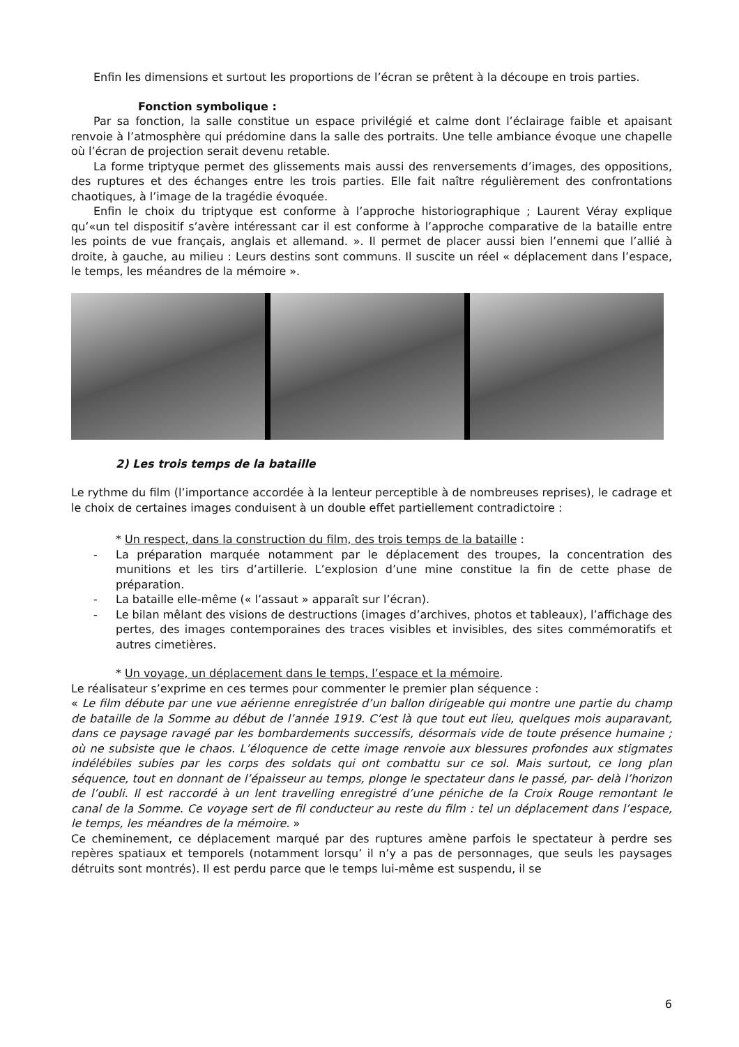Enfin les dimensions et surtout les proportions de l’écran se prêtent à la découpe en trois parties.
Fonction symbolique :
Par sa fonction, la salle constitue un espace privilégié et calme dont l’éclairage faible et apaisant renvoie à l’atmosphère qui prédomine dans la salle des portraits. Une telle ambiance évoque une chapelle où l’écran de projection serait devenu retable.
La forme triptyque permet des glissements mais aussi des renversements d’images, des oppositions, des ruptures et des échanges entre les trois parties. Elle fait naître régulièrement des confrontations chaotiques, à l’image de la tragédie évoquée.
Enfin le choix du triptyque est conforme à l’approche historiographique ; Laurent Véray explique qu’«un tel dispositif s’avère intéressant car il est conforme à l’approche comparative de la bataille entre les points de vue français, anglais et allemand. ». Il permet de placer aussi bien l’ennemi que l’allié à droite, à gauche, au milieu : Leurs destins sont communs. Il suscite un réel « déplacement dans l’espace, le temps, les méandres de la mémoire ».
2) Les trois temps de la bataille
Le rythme du film (l’importance accordée à la lenteur perceptible à de nombreuses reprises), le cadrage et le choix de certaines images conduisent à un double effet partiellement contradictoire :
* Un respect, dans la construction du film, des trois temps de la bataille :
- La préparation marquée notamment par le déplacement des troupes, la concentration des munitions et les tirs d’artillerie. L’explosion d’une mine constitue la fin de cette phase de préparation.
- La bataille elle-même (« l’assaut » apparaît sur l’écran).
- Le bilan mêlant des visions de destructions (images d’archives, photos et tableaux), l’affichage des pertes, des images contemporaines des traces visibles et invisibles, des sites commémoratifs et autres cimetières.
* Un voyage, un déplacement dans le temps, l’espace et la mémoire.
Le réalisateur s’exprime en ces termes pour commenter le premier plan séquence :
« Le film débute par une vue aérienne enregistrée d’un ballon dirigeable qui montre une partie du champ de bataille de la Somme au début de l’année 1919. C’est là que tout eut lieu, quelques mois auparavant, dans ce paysage ravagé par les bombardements successifs, désormais vide de toute présence humaine ; où ne subsiste que le chaos. L’éloquence de cette image renvoie aux blessures profondes aux stigmates indélébiles subies par les corps des soldats qui ont combattu sur ce sol. Mais surtout, ce long plan séquence, tout en donnant de l’épaisseur au temps, plonge le spectateur dans le passé, par- delà l’horizon de l’oubli. Il est raccordé à un lent travelling enregistré d’une péniche de la Croix Rouge remontant le canal de la Somme. Ce voyage sert de fil conducteur au reste du film : tel un déplacement dans l’espace, le temps, les méandres de la mémoire. »
Ce cheminement, ce déplacement marqué par des ruptures amène parfois le spectateur à perdre ses repères spatiaux et temporels (notamment lorsqu’ il n’y a pas de personnages, que seuls les paysages détruits sont montrés). Il est perdu parce que le temps lui-même est suspendu, il se
6